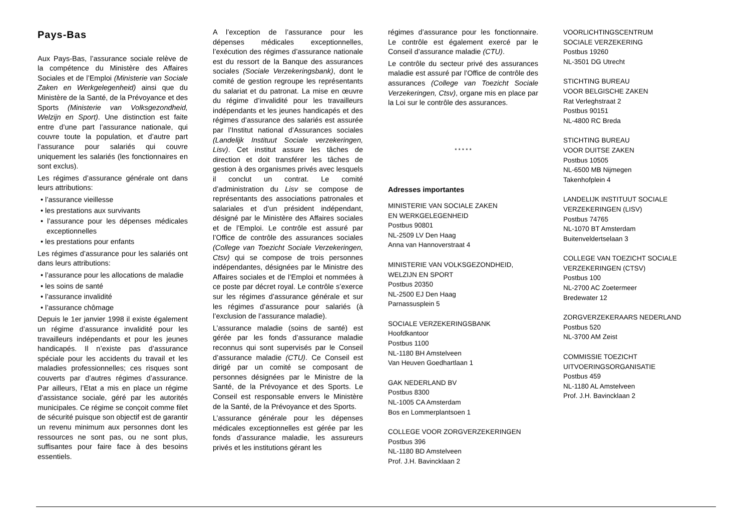Pays-Bas
Aux Pays-Bas, l’assurance sociale relève de la compétence du Ministère des Affaires Sociales et de l’Emploi (Ministerie van Sociale Zaken en Werkgelegenheid) ainsi que du Ministère de la Santé, de la Prévoyance et des Sports (Ministerie van Volksgezondheid, Welzijn en Sport). Une distinction est faite entre d’une part l’assurance nationale, qui couvre toute la population, et d’autre part l’assurance pour salariés qui couvre uniquement les salariés (les fonctionnaires en sont exclus).
Les régimes d’assurance générale ont dans leurs attributions:
• l’assurance vieillesse
• les prestations aux survivants
• l’assurance pour les dépenses médicales exceptionnelles
• les prestations pour enfants
Les régimes d’assurance pour les salariés ont dans leurs attributions:
• l’assurance pour les allocations de maladie
• les soins de santé
• l’assurance invalidité
• l’assurance chômage
Depuis le 1er janvier 1998 il existe également un régime d’assurance invalidité pour les travailleurs indépendants et pour les jeunes handicapés. Il n’existe pas d’assurance spéciale pour les accidents du travail et les maladies professionnelles; ces risques sont couverts par d’autres régimes d’assurance. Par ailleurs, l’Etat a mis en place un régime d’assistance sociale, géré par les autorités municipales. Ce régime se conçoit comme filet de sécurité puisque son objectif est de garantir un revenu minimum aux personnes dont les ressources ne sont pas, ou ne sont plus, suffisantes pour faire face à des besoins essentiels.
A l’exception de l’assurance pour les dépenses médicales exceptionnelles, l’exécution des régimes d’assurance nationale est du ressort de la Banque des assurances sociales (Sociale Verzekeringsbank), dont le comité de gestion regroupe les représentants du salariat et du patronat. La mise en œuvre du régime d’invalidité pour les travailleurs indépendants et les jeunes handicapés et des régimes d’assurance des salariés est assurée par l’Institut national d’Assurances sociales (Landelijk Instituut Sociale verzekeringen, Lisv). Cet institut assure les tâches de direction et doit transférer les tâches de gestion à des organismes privés avec lesquels il conclut un contrat. Le comité d’administration du Lisv se compose de représentants des associations patronales et salariales et d’un président indépendant, désigné par le Ministère des Affaires sociales et de l’Emploi. Le contrôle est assuré par l’Office de contrôle des assurances sociales (College van Toezicht Sociale Verzekeringen, Ctsv) qui se compose de trois personnes indépendantes, désignées par le Ministre des Affaires sociales et de l’Emploi et nommées à ce poste par décret royal. Le contrôle s’exerce sur les régimes d’assurance générale et sur les régimes d’assurance pour salariés (à l’exclusion de l’assurance maladie).
L’assurance maladie (soins de santé) est gérée par les fonds d’assurance maladie reconnus qui sont supervisés par le Conseil d’assurance maladie (CTU). Ce Conseil est dirigé par un comité se composant de personnes désignées par le Ministre de la Santé, de la Prévoyance et des Sports. Le Conseil est responsable envers le Ministère de la Santé, de la Prévoyance et des Sports.
L’assurance générale pour les dépenses médicales exceptionnelles est gérée par les fonds d’assurance maladie, les assureurs privés et les institutions gérant les
régimes d’assurance pour les fonctionnaire. Le contrôle est également exercé par le Conseil d’assurance maladie (CTU).
Le contrôle du secteur privé des assurances maladie est assuré par l’Office de contrôle des assurances (College van Toezicht Sociale Verzekeringen, Ctsv), organe mis en place par la Loi sur le contrôle des assurances.
* * * * *
Adresses importantes
MINISTERIE VAN SOCIALE ZAKEN
EN WERKGELEGENHEID
Postbus 90801
NL-2509 LV Den Haag
Anna van Hannoverstraat 4
MINISTERIE VAN VOLKSGEZONDHEID,
WELZIJN EN SPORT
Postbus 20350
NL-2500 EJ Den Haag
Parnassusplein 5
SOCIALE VERZEKERINGSBANK
Hoofdkantoor
Postbus 1100
NL-1180 BH Amstelveen
Van Heuven Goedhartlaan 1
GAK NEDERLAND BV
Postbus 8300
NL-1005 CA Amsterdam
Bos en Lommerplantsoen 1
COLLEGE VOOR ZORGVERZEKERINGEN
Postbus 396
NL-1180 BD Amstelveen
Prof. J.H. Bavincklaan 2
VOORLICHTINGSCENTRUM
SOCIALE VERZEKERING
Postbus 19260
NL-3501 DG Utrecht
STICHTING BUREAU
VOOR BELGISCHE ZAKEN
Rat Verleghstraat 2
Postbus 90151
NL-4800 RC Breda
STICHTING BUREAU
VOOR DUITSE ZAKEN
Postbus 10505
NL-6500 MB Nijmegen
Takenhofplein 4
LANDELIJK INSTITUUT SOCIALE
VERZEKERINGEN (LISV)
Postbus 74765
NL-1070 BT Amsterdam
Buitenveldertselaan 3
COLLEGE VAN TOEZICHT SOCIALE
VERZEKERINGEN (CTSV)
Postbus 100
NL-2700 AC Zoetermeer
Bredewater 12
ZORGVERZEKERAARS NEDERLAND
Postbus 520
NL-3700 AM Zeist
COMMISSIE TOEZICHT
UITVOERINGSORGANISATIE
Postbus 459
NL-1180 AL Amstelveen
Prof. J.H. Bavincklaan 2